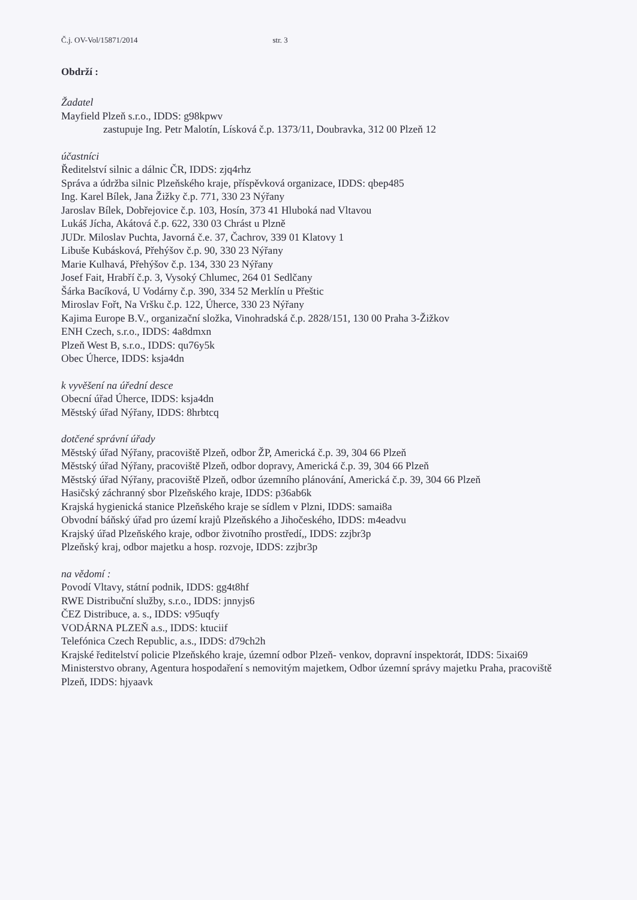Č.j. OV-Vol/15871/2014 str. 3
Obdrží :
Žadatel
Mayfield Plzeň s.r.o., IDDS: g98kpwv
zastupuje Ing. Petr Malotín, Lísková č.p. 1373/11, Doubravka, 312 00 Plzeň 12
účastníci
Ředitelství silnic a dálnic ČR, IDDS: zjq4rhz
Správa a údržba silnic Plzeňského kraje, příspěvková organizace, IDDS: qbep485
Ing. Karel Bílek, Jana Žižky č.p. 771, 330 23 Nýřany
Jaroslav Bílek, Dobřejovice č.p. 103, Hosín, 373 41 Hluboká nad Vltavou
Lukáš Jícha, Akátová č.p. 622, 330 03 Chrást u Plzně
JUDr. Miloslav Puchta, Javorná č.e. 37, Čachrov, 339 01 Klatovy 1
Libuše Kubásková, Přehýšov č.p. 90, 330 23 Nýřany
Marie Kulhavá, Přehýšov č.p. 134, 330 23 Nýřany
Josef Fait, Hrabří č.p. 3, Vysoký Chlumec, 264 01 Sedlčany
Šárka Bacíková, U Vodárny č.p. 390, 334 52 Merklín u Přeštic
Miroslav Fořt, Na Vršku č.p. 122, Úherce, 330 23 Nýřany
Kajima Europe B.V., organizační složka, Vinohradská č.p. 2828/151, 130 00 Praha 3-Žižkov
ENH Czech, s.r.o., IDDS: 4a8dmxn
Plzeň West B, s.r.o., IDDS: qu76y5k
Obec Úherce, IDDS: ksja4dn
k vyvěšení na úřední desce
Obecní úřad Úherce, IDDS: ksja4dn
Městský úřad Nýřany, IDDS: 8hrbtcq
dotčené správní úřady
Městský úřad Nýřany, pracoviště Plzeň, odbor ŽP, Americká č.p. 39, 304 66 Plzeň
Městský úřad Nýřany, pracoviště Plzeň, odbor dopravy, Americká č.p. 39, 304 66 Plzeň
Městský úřad Nýřany, pracoviště Plzeň, odbor územního plánování, Americká č.p. 39, 304 66 Plzeň
Hasičský záchranný sbor Plzeňského kraje, IDDS: p36ab6k
Krajská hygienická stanice Plzeňského kraje se sídlem v Plzni, IDDS: samai8a
Obvodní báňský úřad pro území krajů Plzeňského a Jihočeského, IDDS: m4eadvu
Krajský úřad Plzeňského kraje, odbor životního prostředí,, IDDS: zzjbr3p
Plzeňský kraj, odbor majetku a hosp. rozvoje, IDDS: zzjbr3p
na vědomí :
Povodí Vltavy, státní podnik, IDDS: gg4t8hf
RWE Distribuční služby, s.r.o., IDDS: jnnyjs6
ČEZ Distribuce, a. s., IDDS: v95uqfy
VODÁRNA PLZEŇ a.s., IDDS: ktuciif
Telefónica Czech Republic, a.s., IDDS: d79ch2h
Krajské ředitelství policie Plzeňského kraje, územní odbor Plzeň- venkov, dopravní inspektorát, IDDS: 5ixai69
Ministerstvo obrany, Agentura hospodaření s nemovitým majetkem, Odbor územní správy majetku Praha, pracoviště Plzeň, IDDS: hjyaavk